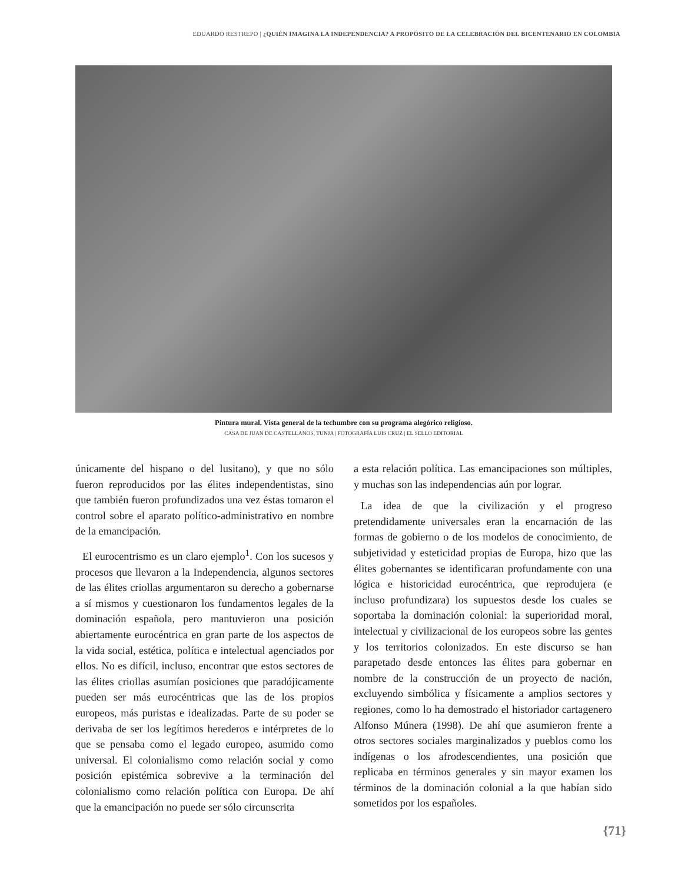EDUARDO RESTREPO | ¿QUIÉN IMAGINA LA INDEPENDENCIA? A PROPÓSITO DE LA CELEBRACIÓN DEL BICENTENARIO EN COLOMBIA
Pintura mural. Vista general de la techumbre con su programa alegórico religioso.
CASA DE JUAN DE CASTELLANOS, TUNJA | FOTOGRAFÍA LUIS CRUZ | EL SELLO EDITORIAL
únicamente del hispano o del lusitano), y que no sólo fueron reproducidos por las élites independentistas, sino que también fueron profundizados una vez éstas tomaron el control sobre el aparato político-administrativo en nombre de la emancipación.
El eurocentrismo es un claro ejemplo<sup>1</sup>. Con los sucesos y procesos que llevaron a la Independencia, algunos sectores de las élites criollas argumentaron su derecho a gobernarse a sí mismos y cuestionaron los fundamentos legales de la dominación española, pero mantuvieron una posición abiertamente eurocéntrica en gran parte de los aspectos de la vida social, estética, política e intelectual agenciados por ellos. No es difícil, incluso, encontrar que estos sectores de las élites criollas asumían posiciones que paradójicamente pueden ser más eurocéntricas que las de los propios europeos, más puristas e idealizadas. Parte de su poder se derivaba de ser los legítimos herederos e intérpretes de lo que se pensaba como el legado europeo, asumido como universal. El colonialismo como relación social y como posición epistémica sobrevive a la terminación del colonialismo como relación política con Europa. De ahí que la emancipación no puede ser sólo circunscrita
a esta relación política. Las emancipaciones son múltiples, y muchas son las independencias aún por lograr.
La idea de que la civilización y el progreso pretendidamente universales eran la encarnación de las formas de gobierno o de los modelos de conocimiento, de subjetividad y esteticidad propias de Europa, hizo que las élites gobernantes se identificaran profundamente con una lógica e historicidad eurocéntrica, que reprodujera (e incluso profundizara) los supuestos desde los cuales se soportaba la dominación colonial: la superioridad moral, intelectual y civilizacional de los europeos sobre las gentes y los territorios colonizados. En este discurso se han parapetado desde entonces las élites para gobernar en nombre de la construcción de un proyecto de nación, excluyendo simbólica y físicamente a amplios sectores y regiones, como lo ha demostrado el historiador cartagenero Alfonso Múnera (1998). De ahí que asumieron frente a otros sectores sociales marginalizados y pueblos como los indígenas o los afrodescendientes, una posición que replicaba en términos generales y sin mayor examen los términos de la dominación colonial a la que habían sido sometidos por los españoles.
{71}